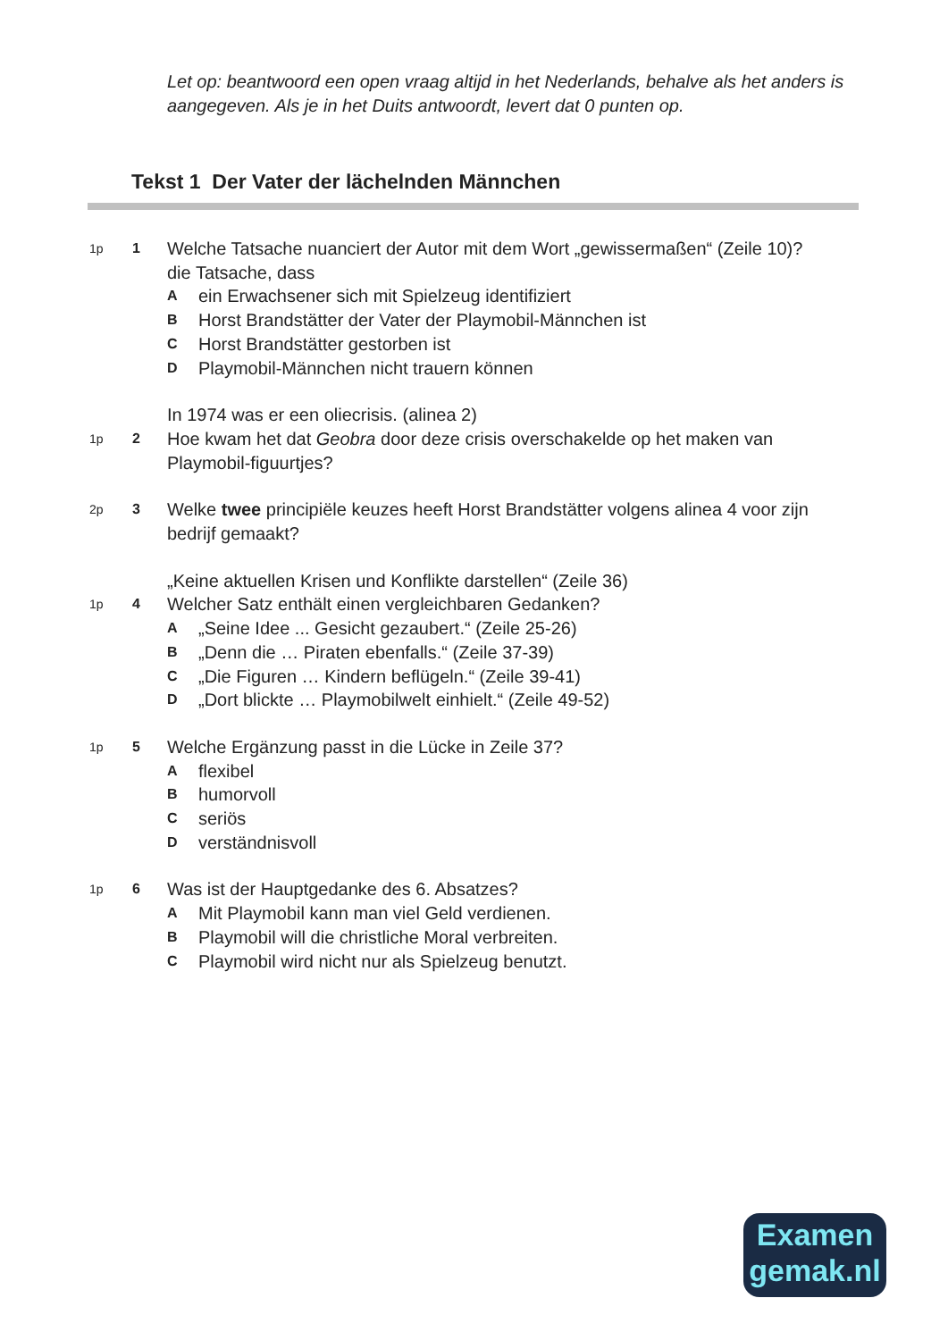Let op: beantwoord een open vraag altijd in het Nederlands, behalve als het anders is aangegeven. Als je in het Duits antwoordt, levert dat 0 punten op.
Tekst 1 Der Vater der lächelnden Männchen
1p 1
Welche Tatsache nuanciert der Autor mit dem Wort „gewissermaßen“ (Zeile 10)?
die Tatsache, dass
Aein Erwachsener sich mit Spielzeug identifiziert
B Horst Brandstätter der Vater der Playmobil-Männchen ist
C Horst Brandstätter gestorben ist
D Playmobil-Männchen nicht trauern können
1p
2
In 1974 was er een oliecrisis. (alinea 2)
Hoe kwam het dat Geobra door deze crisis overschakelde op het maken van Playmobil-figuurtjes?
2p 3
Welke twee principiële keuzes heeft Horst Brandstätter volgens alinea 4 voor zijn bedrijf gemaakt?
1p
4
„Keine aktuellen Krisen und Konflikte darstellen“ (Zeile 36)
Welcher Satz enthält einen vergleichbaren Gedanken?
A „Seine Idee ... Gesicht gezaubert.“ (Zeile 25-26)
B „Denn die … Piraten ebenfalls.“ (Zeile 37-39)
C „Die Figuren … Kindern beflügeln.“ (Zeile 39-41)
D „Dort blickte … Playmobilwelt einhielt.“ (Zeile 49-52)
1p 5
Welche Ergänzung passt in die Lücke in Zeile 37?
Aflexibel
Bhumorvoll
Cseriös
Dverständnisvoll
1p 6
Was ist der Hauptgedanke des 6. Absatzes?
A Mit Playmobil kann man viel Geld verdienen.
B Playmobil will die christliche Moral verbreiten.
C Playmobil wird nicht nur als Spielzeug benutzt.
Examen
gemak.nl